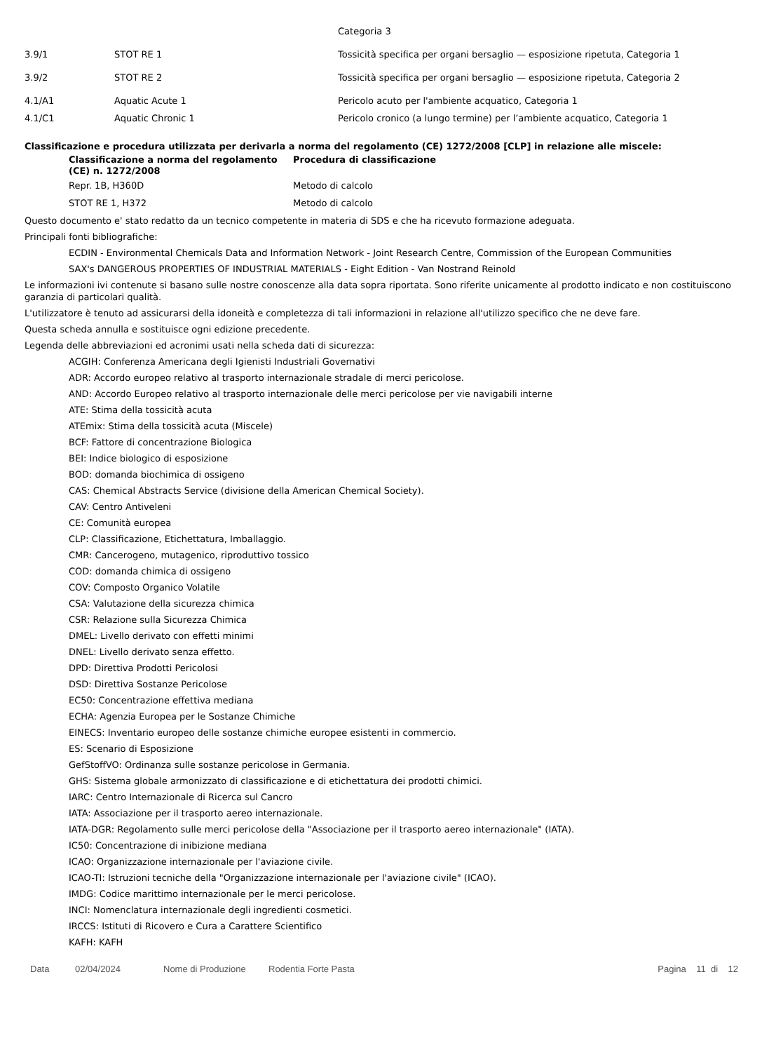| | | Categoria 3 |
| 3.9/1 | STOT RE 1 | Tossicità specifica per organi bersaglio — esposizione ripetuta, Categoria 1 |
| 3.9/2 | STOT RE 2 | Tossicità specifica per organi bersaglio — esposizione ripetuta, Categoria 2 |
| 4.1/A1 | Aquatic Acute 1 | Pericolo acuto per l'ambiente acquatico, Categoria 1 |
| 4.1/C1 | Aquatic Chronic 1 | Pericolo cronico (a lungo termine) per l’ambiente acquatico, Categoria 1 |
Classificazione e procedura utilizzata per derivarla a norma del regolamento (CE) 1272/2008 [CLP] in relazione alle miscele:
| Classificazione a norma del regolamento (CE) n. 1272/2008 | Procedura di classificazione |
| --- | --- |
| Repr. 1B, H360D | Metodo di calcolo |
| STOT RE 1, H372 | Metodo di calcolo |
Questo documento e' stato redatto da un tecnico competente in materia di SDS e che ha ricevuto formazione adeguata.
Principali fonti bibliografiche:
ECDIN - Environmental Chemicals Data and Information Network - Joint Research Centre, Commission of the European Communities
SAX's DANGEROUS PROPERTIES OF INDUSTRIAL MATERIALS - Eight Edition - Van Nostrand Reinold
Le informazioni ivi contenute si basano sulle nostre conoscenze alla data sopra riportata. Sono riferite unicamente al prodotto indicato e non costituiscono garanzia di particolari qualità.
L'utilizzatore è tenuto ad assicurarsi della idoneità e completezza di tali informazioni in relazione all'utilizzo specifico che ne deve fare.
Questa scheda annulla e sostituisce ogni edizione precedente.
Legenda delle abbreviazioni ed acronimi usati nella scheda dati di sicurezza:
ACGIH: Conferenza Americana degli Igienisti Industriali Governativi
ADR: Accordo europeo relativo al trasporto internazionale stradale di merci pericolose.
AND: Accordo Europeo relativo al trasporto internazionale delle merci pericolose per vie navigabili interne
ATE: Stima della tossicità acuta
ATEmix: Stima della tossicità acuta (Miscele)
BCF: Fattore di concentrazione Biologica
BEI: Indice biologico di esposizione
BOD: domanda biochimica di ossigeno
CAS: Chemical Abstracts Service (divisione della American Chemical Society).
CAV: Centro Antiveleni
CE: Comunità europea
CLP: Classificazione, Etichettatura, Imballaggio.
CMR: Cancerogeno, mutagenico, riproduttivo tossico
COD: domanda chimica di ossigeno
COV: Composto Organico Volatile
CSA: Valutazione della sicurezza chimica
CSR: Relazione sulla Sicurezza Chimica
DMEL: Livello derivato con effetti minimi
DNEL: Livello derivato senza effetto.
DPD: Direttiva Prodotti Pericolosi
DSD: Direttiva Sostanze Pericolose
EC50: Concentrazione effettiva mediana
ECHA: Agenzia Europea per le Sostanze Chimiche
EINECS: Inventario europeo delle sostanze chimiche europee esistenti in commercio.
ES: Scenario di Esposizione
GefStoffVO: Ordinanza sulle sostanze pericolose in Germania.
GHS: Sistema globale armonizzato di classificazione e di etichettatura dei prodotti chimici.
IARC: Centro Internazionale di Ricerca sul Cancro
IATA: Associazione per il trasporto aereo internazionale.
IATA-DGR: Regolamento sulle merci pericolose della "Associazione per il trasporto aereo internazionale" (IATA).
IC50: Concentrazione di inibizione mediana
ICAO: Organizzazione internazionale per l'aviazione civile.
ICAO-TI: Istruzioni tecniche della "Organizzazione internazionale per l'aviazione civile" (ICAO).
IMDG: Codice marittimo internazionale per le merci pericolose.
INCI: Nomenclatura internazionale degli ingredienti cosmetici.
IRCCS: Istituti di Ricovero e Cura a Carattere Scientifico
KAFH: KAFH
Data 02/04/2024 Nome di Produzione Rodentia Forte Pasta Pagina 11 di 12